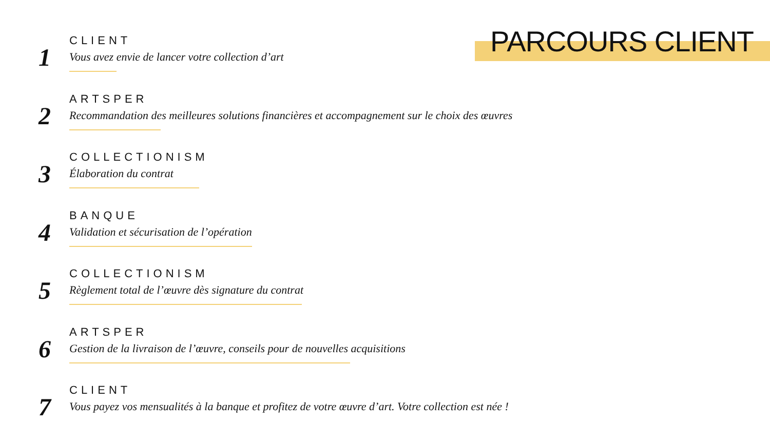PARCOURS CLIENT
1
CLIENT
Vous avez envie de lancer votre collection d’art
2
ARTSPER
Recommandation des meilleures solutions financières et accompagnement sur le choix des œuvres
3
COLLECTIONISM
Élaboration du contrat
4
BANQUE
Validation et sécurisation de l’opération
5
COLLECTIONISM
Règlement total de l’œuvre dès signature du contrat
6
ARTSPER
Gestion de la livraison de l’œuvre, conseils pour de nouvelles acquisitions
7
CLIENT
Vous payez vos mensualités à la banque et profitez de votre œuvre d’art. Votre collection est née !